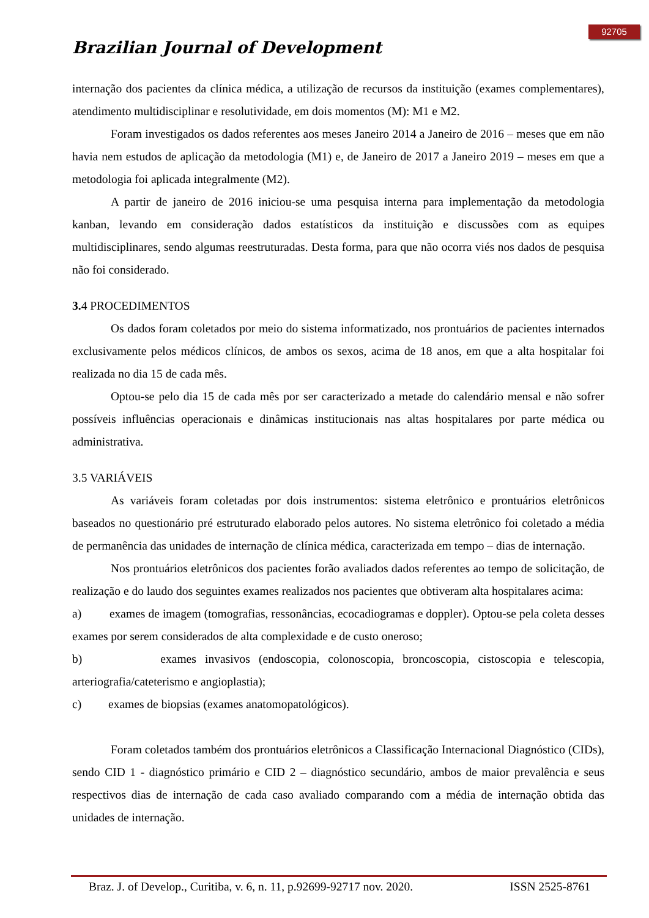92705
Brazilian Journal of Development
internação dos pacientes da clínica médica, a utilização de recursos da instituição (exames complementares), atendimento multidisciplinar e resolutividade, em dois momentos (M): M1 e M2.
Foram investigados os dados referentes aos meses Janeiro 2014 a Janeiro de 2016 – meses que em não havia nem estudos de aplicação da metodologia (M1) e, de Janeiro de 2017 a Janeiro 2019 – meses em que a metodologia foi aplicada integralmente (M2).
A partir de janeiro de 2016 iniciou-se uma pesquisa interna para implementação da metodologia kanban, levando em consideração dados estatísticos da instituição e discussões com as equipes multidisciplinares, sendo algumas reestruturadas. Desta forma, para que não ocorra viés nos dados de pesquisa não foi considerado.
3. 4 PROCEDIMENTOS
Os dados foram coletados por meio do sistema informatizado, nos prontuários de pacientes internados exclusivamente pelos médicos clínicos, de ambos os sexos, acima de 18 anos, em que a alta hospitalar foi realizada no dia 15 de cada mês.
Optou-se pelo dia 15 de cada mês por ser caracterizado a metade do calendário mensal e não sofrer possíveis influências operacionais e dinâmicas institucionais nas altas hospitalares por parte médica ou administrativa.
3.5 VARIÁVEIS
As variáveis foram coletadas por dois instrumentos: sistema eletrônico e prontuários eletrônicos baseados no questionário pré estruturado elaborado pelos autores. No sistema eletrônico foi coletado a média de permanência das unidades de internação de clínica médica, caracterizada em tempo – dias de internação.
Nos prontuários eletrônicos dos pacientes forão avaliados dados referentes ao tempo de solicitação, de realização e do laudo dos seguintes exames realizados nos pacientes que obtiveram alta hospitalares acima:
a) exames de imagem (tomografias, ressonâncias, ecocadiogramas e doppler). Optou-se pela coleta desses exames por serem considerados de alta complexidade e de custo oneroso;
b) exames invasivos (endoscopia, colonoscopia, broncoscopia, cistoscopia e telescopia, arteriografia/cateterismo e angioplastia);
c) exames de biopsias (exames anatomopatológicos).
Foram coletados também dos prontuários eletrônicos a Classificação Internacional Diagnóstico (CIDs), sendo CID 1 - diagnóstico primário e CID 2 – diagnóstico secundário, ambos de maior prevalência e seus respectivos dias de internação de cada caso avaliado comparando com a média de internação obtida das unidades de internação.
Braz. J. of Develop., Curitiba, v. 6, n. 11, p.92699-92717 nov. 2020. ISSN 2525-8761